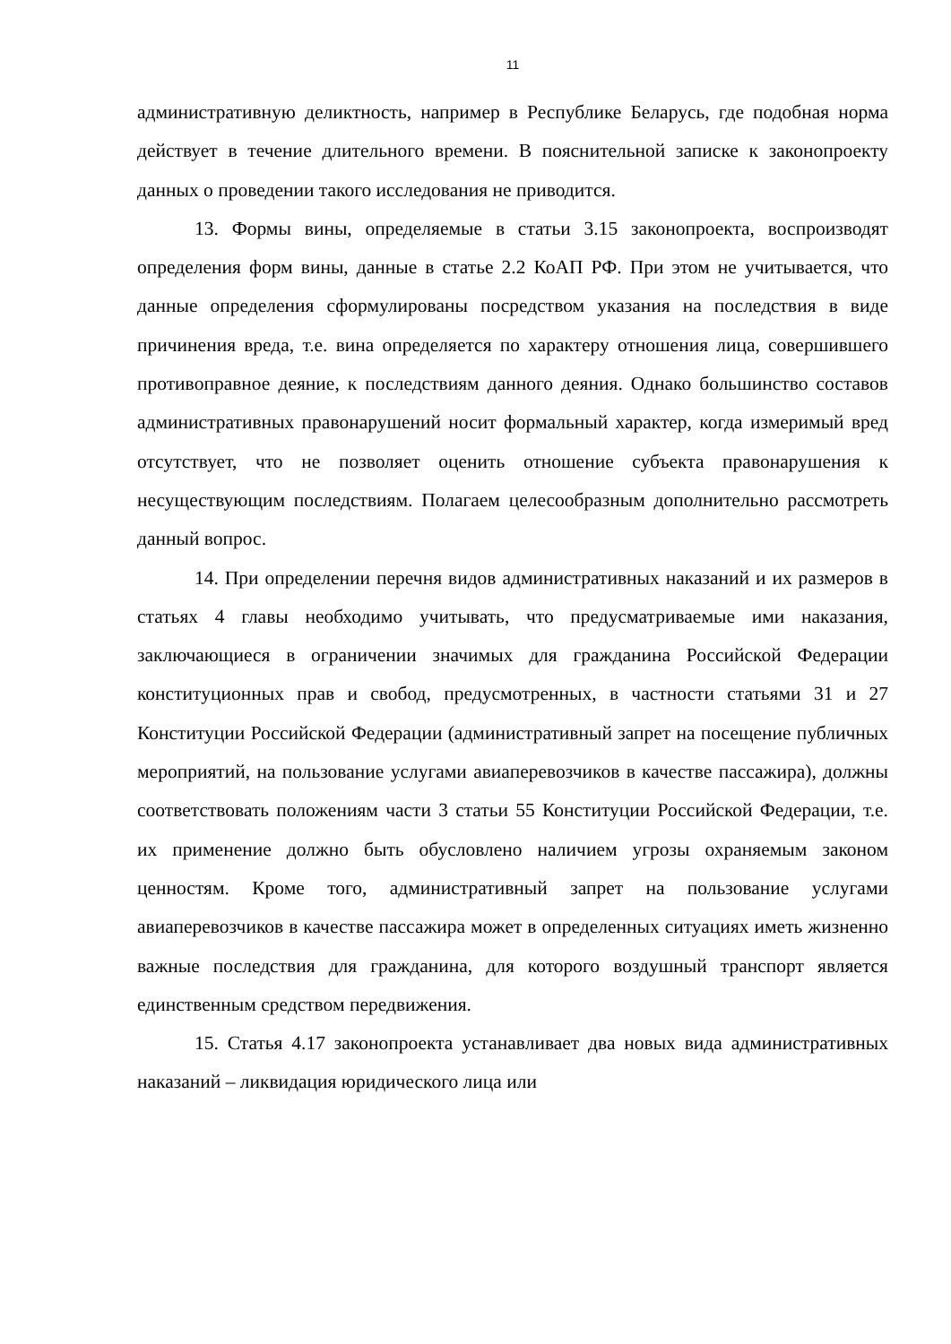11
административную деликтность, например в Республике Беларусь, где подобная норма действует в течение длительного времени. В пояснительной записке к законопроекту данных о проведении такого исследования не приводится.
13. Формы вины, определяемые в статьи 3.15 законопроекта, воспроизводят определения форм вины, данные в статье 2.2 КоАП РФ. При этом не учитывается, что данные определения сформулированы посредством указания на последствия в виде причинения вреда, т.е. вина определяется по характеру отношения лица, совершившего противоправное деяние, к последствиям данного деяния. Однако большинство составов административных правонарушений носит формальный характер, когда измеримый вред отсутствует, что не позволяет оценить отношение субъекта правонарушения к несуществующим последствиям. Полагаем целесообразным дополнительно рассмотреть данный вопрос.
14. При определении перечня видов административных наказаний и их размеров в статьях 4 главы необходимо учитывать, что предусматриваемые ими наказания, заключающиеся в ограничении значимых для гражданина Российской Федерации конституционных прав и свобод, предусмотренных, в частности статьями 31 и 27 Конституции Российской Федерации (административный запрет на посещение публичных мероприятий, на пользование услугами авиаперевозчиков в качестве пассажира), должны соответствовать положениям части 3 статьи 55 Конституции Российской Федерации, т.е. их применение должно быть обусловлено наличием угрозы охраняемым законом ценностям. Кроме того, административный запрет на пользование услугами авиаперевозчиков в качестве пассажира может в определенных ситуациях иметь жизненно важные последствия для гражданина, для которого воздушный транспорт является единственным средством передвижения.
15. Статья 4.17 законопроекта устанавливает два новых вида административных наказаний – ликвидация юридического лица или